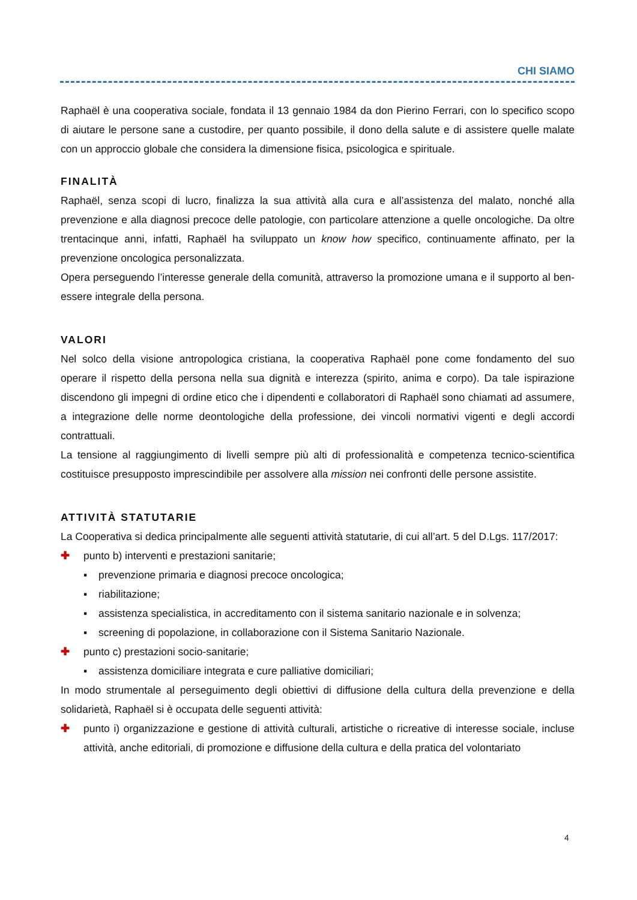CHI SIAMO
Raphaël è una cooperativa sociale, fondata il 13 gennaio 1984 da don Pierino Ferrari, con lo specifico scopo di aiutare le persone sane a custodire, per quanto possibile, il dono della salute e di assistere quelle malate con un approccio globale che considera la dimensione fisica, psicologica e spirituale.
FINALITÀ
Raphaël, senza scopi di lucro, finalizza la sua attività alla cura e all’assistenza del malato, nonché alla prevenzione e alla diagnosi precoce delle patologie, con particolare attenzione a quelle oncologiche. Da oltre trentacinque anni, infatti, Raphaël ha sviluppato un know how specifico, continuamente affinato, per la prevenzione oncologica personalizzata.
Opera perseguendo l’interesse generale della comunità, attraverso la promozione umana e il supporto al ben-essere integrale della persona.
VALORI
Nel solco della visione antropologica cristiana, la cooperativa Raphaël pone come fondamento del suo operare il rispetto della persona nella sua dignità e interezza (spirito, anima e corpo). Da tale ispirazione discendono gli impegni di ordine etico che i dipendenti e collaboratori di Raphaël sono chiamati ad assumere, a integrazione delle norme deontologiche della professione, dei vincoli normativi vigenti e degli accordi contrattuali.
La tensione al raggiungimento di livelli sempre più alti di professionalità e competenza tecnico-scientifica costituisce presupposto imprescindibile per assolvere alla mission nei confronti delle persone assistite.
ATTIVITÀ STATUTARIE
La Cooperativa si dedica principalmente alle seguenti attività statutarie, di cui all’art. 5 del D.Lgs. 117/2017:
✚ punto b) interventi e prestazioni sanitarie;
▪ prevenzione primaria e diagnosi precoce oncologica;
▪ riabilitazione;
▪ assistenza specialistica, in accreditamento con il sistema sanitario nazionale e in solvenza;
▪ screening di popolazione, in collaborazione con il Sistema Sanitario Nazionale.
✚ punto c) prestazioni socio-sanitarie;
▪ assistenza domiciliare integrata e cure palliative domiciliari;
In modo strumentale al perseguimento degli obiettivi di diffusione della cultura della prevenzione e della solidarietà, Raphaël si è occupata delle seguenti attività:
✚ punto i) organizzazione e gestione di attività culturali, artistiche o ricreative di interesse sociale, incluse attività, anche editoriali, di promozione e diffusione della cultura e della pratica del volontariato
4